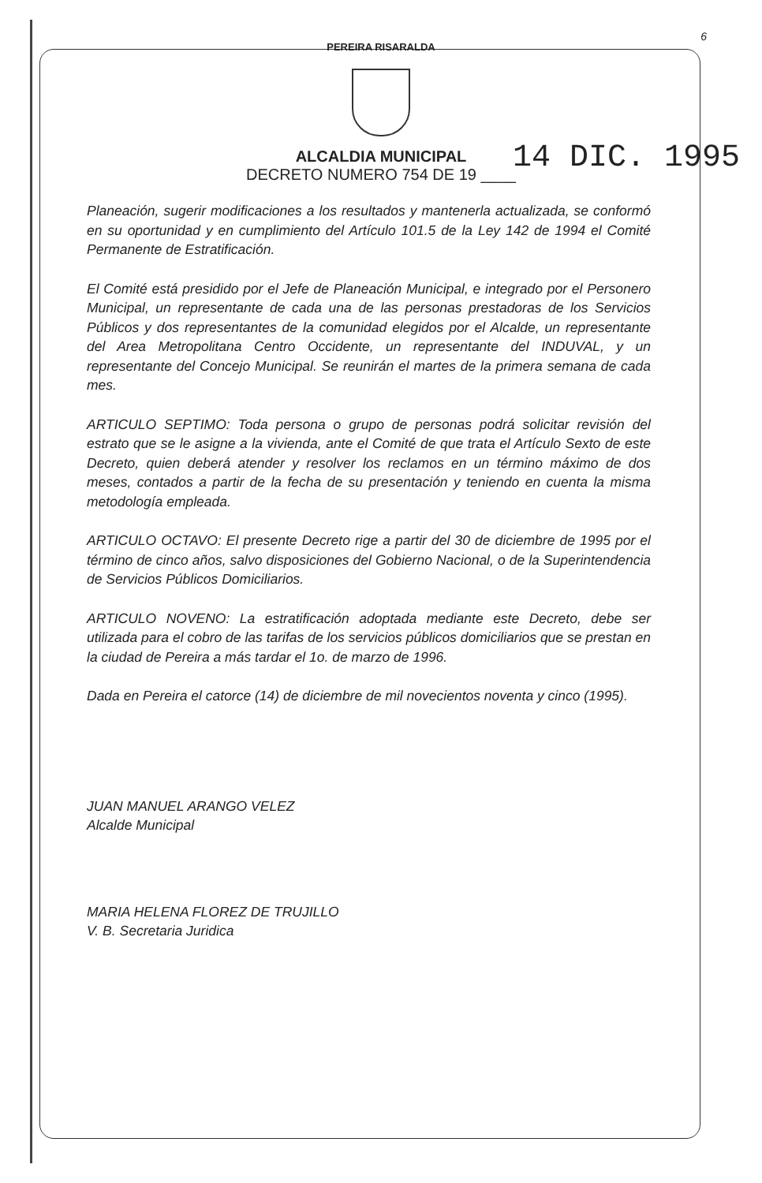6
PEREIRA RISARALDA
ALCALDIA MUNICIPAL
DECRETO NUMERO 754 DE 19 ____
14 DIC. 1995
Planeación, sugerir modificaciones a los resultados y mantenerla actualizada, se conformó en su oportunidad y en cumplimiento del Artículo 101.5 de la Ley 142 de 1994 el Comité Permanente de Estratificación.
El Comité está presidido por el Jefe de Planeación Municipal, e integrado por el Personero Municipal, un representante de cada una de las personas prestadoras de los Servicios Públicos y dos representantes de la comunidad elegidos por el Alcalde, un representante del Area Metropolitana Centro Occidente, un representante del INDUVAL, y un representante del Concejo Municipal. Se reunirán el martes de la primera semana de cada mes.
ARTICULO SEPTIMO: Toda persona o grupo de personas podrá solicitar revisión del estrato que se le asigne a la vivienda, ante el Comité de que trata el Artículo Sexto de este Decreto, quien deberá atender y resolver los reclamos en un término máximo de dos meses, contados a partir de la fecha de su presentación y teniendo en cuenta la misma metodología empleada.
ARTICULO OCTAVO: El presente Decreto rige a partir del 30 de diciembre de 1995 por el término de cinco años, salvo disposiciones del Gobierno Nacional, o de la Superintendencia de Servicios Públicos Domiciliarios.
ARTICULO NOVENO: La estratificación adoptada mediante este Decreto, debe ser utilizada para el cobro de las tarifas de los servicios públicos domiciliarios que se prestan en la ciudad de Pereira a más tardar el 1o. de marzo de 1996.
Dada en Pereira el catorce (14) de diciembre de mil novecientos noventa y cinco (1995).
JUAN MANUEL ARANGO VELEZ
Alcalde Municipal
MARIA HELENA FLOREZ DE TRUJILLO
V. B. Secretaria Juridica